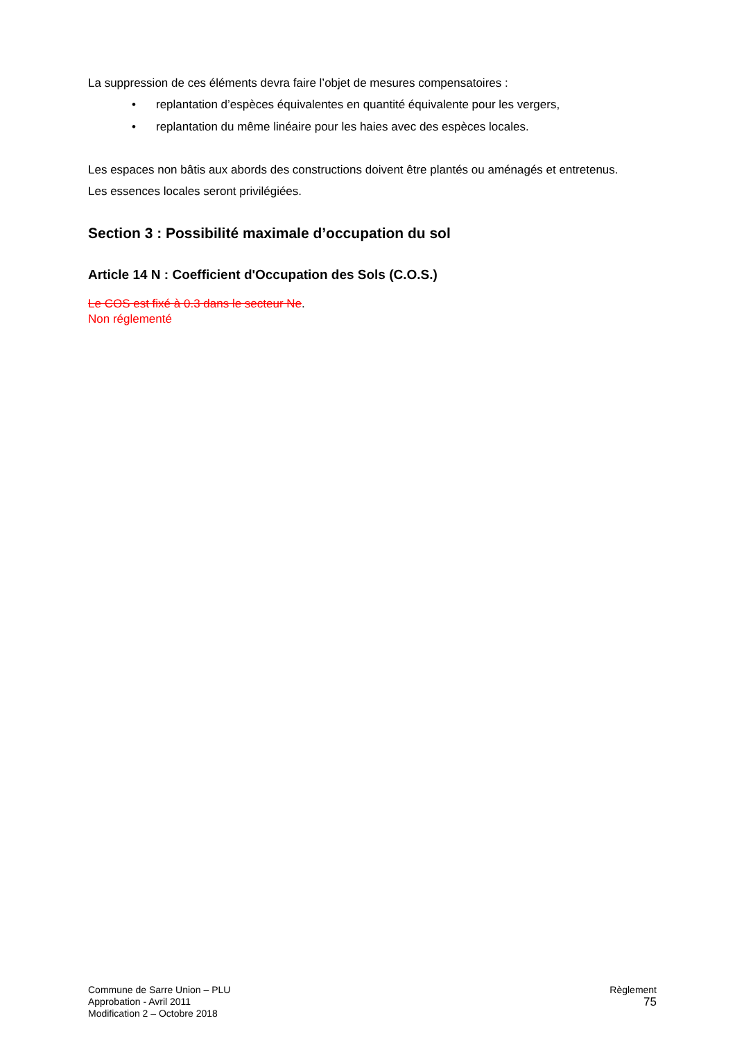La suppression de ces éléments devra faire l’objet de mesures compensatoires :
• replantation d’espèces équivalentes en quantité équivalente pour les vergers,
• replantation du même linéaire pour les haies avec des espèces locales.
Les espaces non bâtis aux abords des constructions doivent être plantés ou aménagés et entretenus.
Les essences locales seront privilégiées.
Section 3 : Possibilité maximale d’occupation du sol
Article 14 N : Coefficient d'Occupation des Sols (C.O.S.)
Le COS est fixé à 0.3 dans le secteur Ne.
Non réglementé
Commune de Sarre Union – PLU
Approbation - Avril 2011
Modification 2 – Octobre 2018
Règlement
75